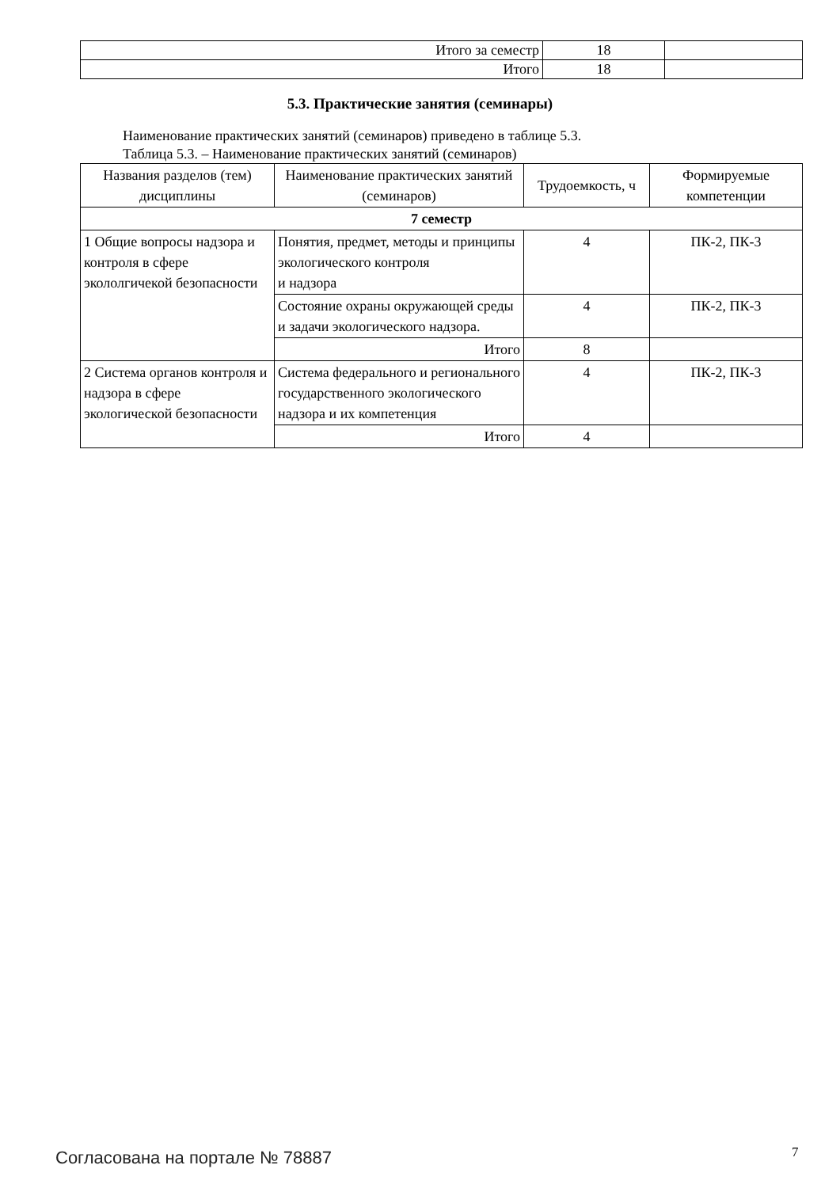| Итого за семестр | 18 | |
| Итого | 18 | |
5.3. Практические занятия (семинары)
Наименование практических занятий (семинаров) приведено в таблице 5.3.
Таблица 5.3. – Наименование практических занятий (семинаров)
| Названия разделов (тем) дисциплины | Наименование практических занятий (семинаров) | Трудоемкость, ч | Формируемые компетенции |
| --- | --- | --- | --- |
| 7 семестр | | | |
| 1 Общие вопросы надзора и контроля в сфере экололгичекой безопасности | Понятия, предмет, методы и принципы экологического контроля и надзора | 4 | ПК-2, ПК-3 |
| | Состояние охраны окружающей среды и задачи экологического надзора. | 4 | ПК-2, ПК-3 |
| | Итого | 8 | |
| 2 Система органов контроля и надзора в сфере экологической безопасности | Система федерального и регионального государственного экологического надзора и их компетенция | 4 | ПК-2, ПК-3 |
| | Итого | 4 | |
Согласована на портале № 78887 7